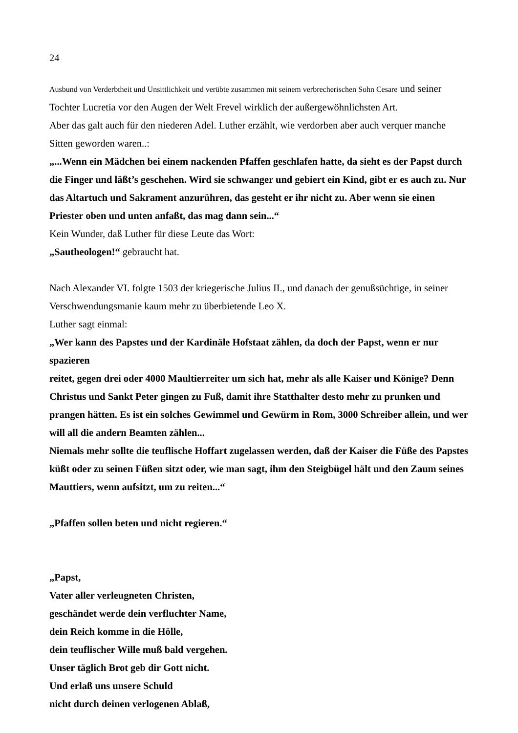24
Ausbund von Verderbtheit und Unsittlichkeit und verübte zusammen mit seinem verbrecherischen Sohn Cesare und seiner Tochter Lucretia vor den Augen der Welt Frevel wirklich der außergewöhnlichsten Art.
Aber das galt auch für den niederen Adel. Luther erzählt, wie verdorben aber auch verquer manche Sitten geworden waren..:
„...Wenn ein Mädchen bei einem nackenden Pfaffen geschlafen hatte, da sieht es der Papst durch die Finger und läßt’s geschehen. Wird sie schwanger und gebiert ein Kind, gibt er es auch zu. Nur das Altartuch und Sakrament anzurühren, das gesteht er ihr nicht zu. Aber wenn sie einen Priester oben und unten anfaßt, das mag dann sein...“
Kein Wunder, daß Luther für diese Leute das Wort:
„Sautheologen!“ gebraucht hat.
Nach Alexander VI. folgte 1503 der kriegerische Julius II., und danach der genußsüchtige, in seiner Verschwendungsmanie kaum mehr zu überbietende Leo X.
Luther sagt einmal:
„Wer kann des Papstes und der Kardinäle Hofstaat zählen, da doch der Papst, wenn er nur spazieren
reitet, gegen drei oder 4000 Maultierreiter um sich hat, mehr als alle Kaiser und Könige? Denn Christus und Sankt Peter gingen zu Fuß, damit ihre Statthalter desto mehr zu prunken und prangen hätten. Es ist ein solches Gewimmel und Gewürm in Rom, 3000 Schreiber allein, und wer will all die andern Beamten zählen...
Niemals mehr sollte die teuflische Hoffart zugelassen werden, daß der Kaiser die Füße des Papstes küßt oder zu seinen Füßen sitzt oder, wie man sagt, ihm den Steigbügel hält und den Zaum seines Mauttiers, wenn aufsitzt, um zu reiten...“
„Pfaffen sollen beten und nicht regieren.“
„Papst,
Vater aller verleugneten Christen,
geschändet werde dein verfluchter Name,
dein Reich komme in die Hölle,
dein teuflischer Wille muß bald vergehen.
Unser täglich Brot geb dir Gott nicht.
Und erlaß uns unsere Schuld
nicht durch deinen verlogenen Ablaß,